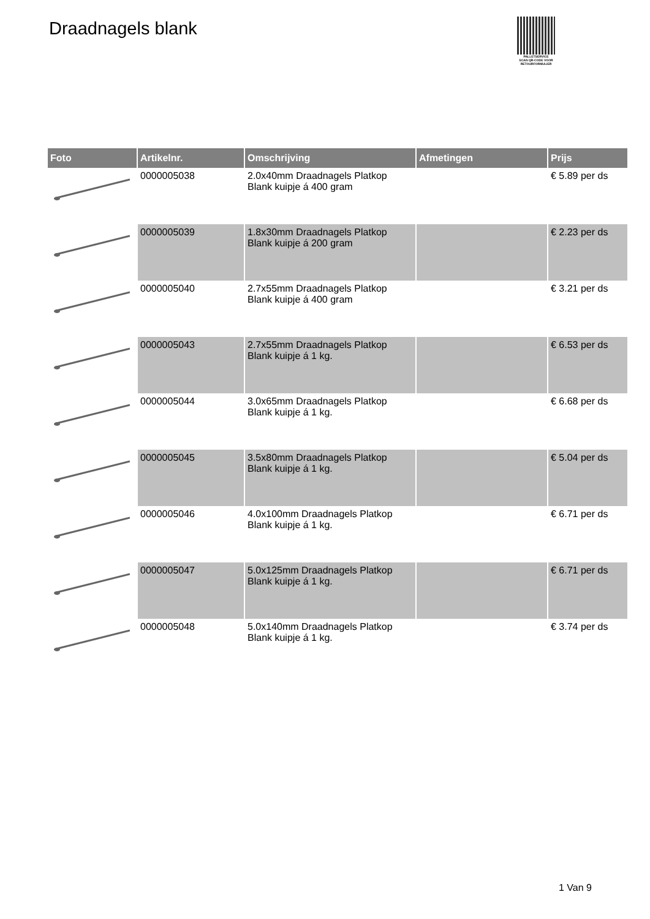Draadnagels blank
PALLETSERVICE
SCAN QR-CODE VOOR
RETOURFORMULIER
| Foto | Artikelnr. | Omschrijving | Afmetingen | Prijs |
| --- | --- | --- | --- | --- |
| | 0000005038 | 2.0x40mm Draadnagels Platkop Blank kuipje á 400 gram | | € 5.89 per ds |
| | 0000005039 | 1.8x30mm Draadnagels Platkop Blank kuipje á 200 gram | | € 2.23 per ds |
| | 0000005040 | 2.7x55mm Draadnagels Platkop Blank kuipje á 400 gram | | € 3.21 per ds |
| | 0000005043 | 2.7x55mm Draadnagels Platkop Blank kuipje á 1 kg. | | € 6.53 per ds |
| | 0000005044 | 3.0x65mm Draadnagels Platkop Blank kuipje á 1 kg. | | € 6.68 per ds |
| | 0000005045 | 3.5x80mm Draadnagels Platkop Blank kuipje á 1 kg. | | € 5.04 per ds |
| | 0000005046 | 4.0x100mm Draadnagels Platkop Blank kuipje á 1 kg. | | € 6.71 per ds |
| | 0000005047 | 5.0x125mm Draadnagels Platkop Blank kuipje á 1 kg. | | € 6.71 per ds |
| | 0000005048 | 5.0x140mm Draadnagels Platkop Blank kuipje á 1 kg. | | € 3.74 per ds |
1 Van 9